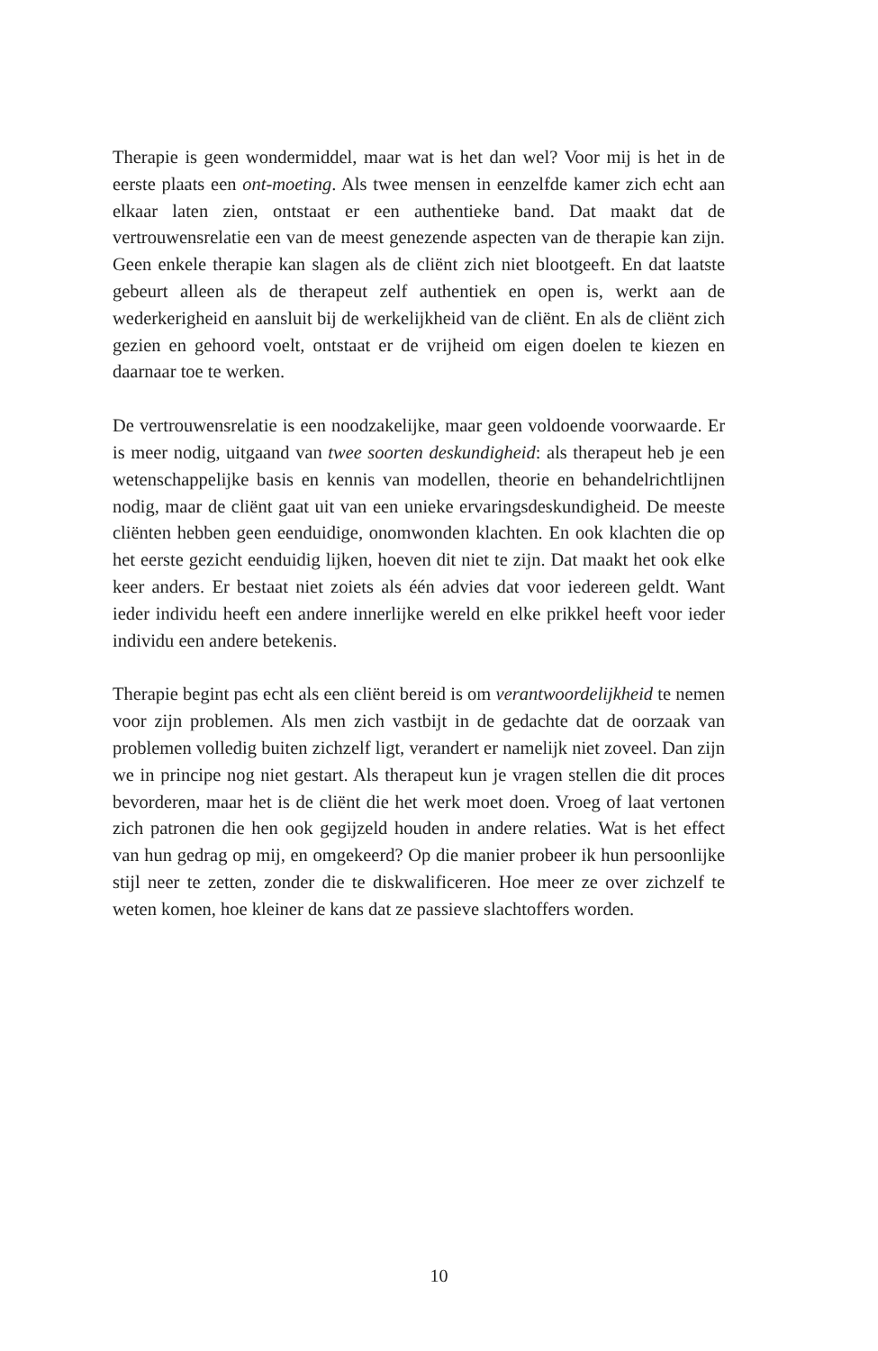Therapie is geen wondermiddel, maar wat is het dan wel? Voor mij is het in de eerste plaats een ont-moeting. Als twee mensen in eenzelfde kamer zich echt aan elkaar laten zien, ontstaat er een authentieke band. Dat maakt dat de vertrouwensrelatie een van de meest gene­zende aspecten van de therapie kan zijn. Geen enkele therapie kan slagen als de cliënt zich niet blootgeeft. En dat laatste gebeurt alleen als de therapeut zelf authentiek en open is, werkt aan de wederkerig­heid en aansluit bij de werkelijkheid van de cliënt. En als de cliënt zich gezien en gehoord voelt, ontstaat er de vrijheid om eigen doelen te kiezen en daarnaar toe te werken.
De vertrouwensrelatie is een noodzakelijke, maar geen voldoende voorwaarde. Er is meer nodig, uitgaand van twee soorten deskundig­heid: als therapeut heb je een wetenschappelijke basis en kennis van modellen, theorie en behandelrichtlijnen nodig, maar de cliënt gaat uit van een unieke ervaringsdeskundigheid. De meeste cliënten heb­ben geen eenduidige, onomwonden klachten. En ook klachten die op het eerste gezicht eenduidig lijken, hoeven dit niet te zijn. Dat maakt het ook elke keer anders. Er bestaat niet zoiets als één advies dat voor iedereen geldt. Want ieder individu heeft een andere innerlijke wereld en elke prikkel heeft voor ieder individu een andere betekenis.
Therapie begint pas echt als een cliënt bereid is om verantwoordelijk­heid te nemen voor zijn problemen. Als men zich vastbijt in de gedachte dat de oorzaak van problemen volledig buiten zichzelf ligt, verandert er namelijk niet zoveel. Dan zijn we in principe nog niet gestart. Als therapeut kun je vragen stellen die dit proces bevorderen, maar het is de cliënt die het werk moet doen. Vroeg of laat vertonen zich patronen die hen ook gegijzeld houden in andere relaties. Wat is het effect van hun gedrag op mij, en omgekeerd? Op die manier pro­beer ik hun persoonlijke stijl neer te zetten, zonder die te diskwalifi­ceren. Hoe meer ze over zichzelf te weten komen, hoe kleiner de kans dat ze passieve slachtoffers worden.
10